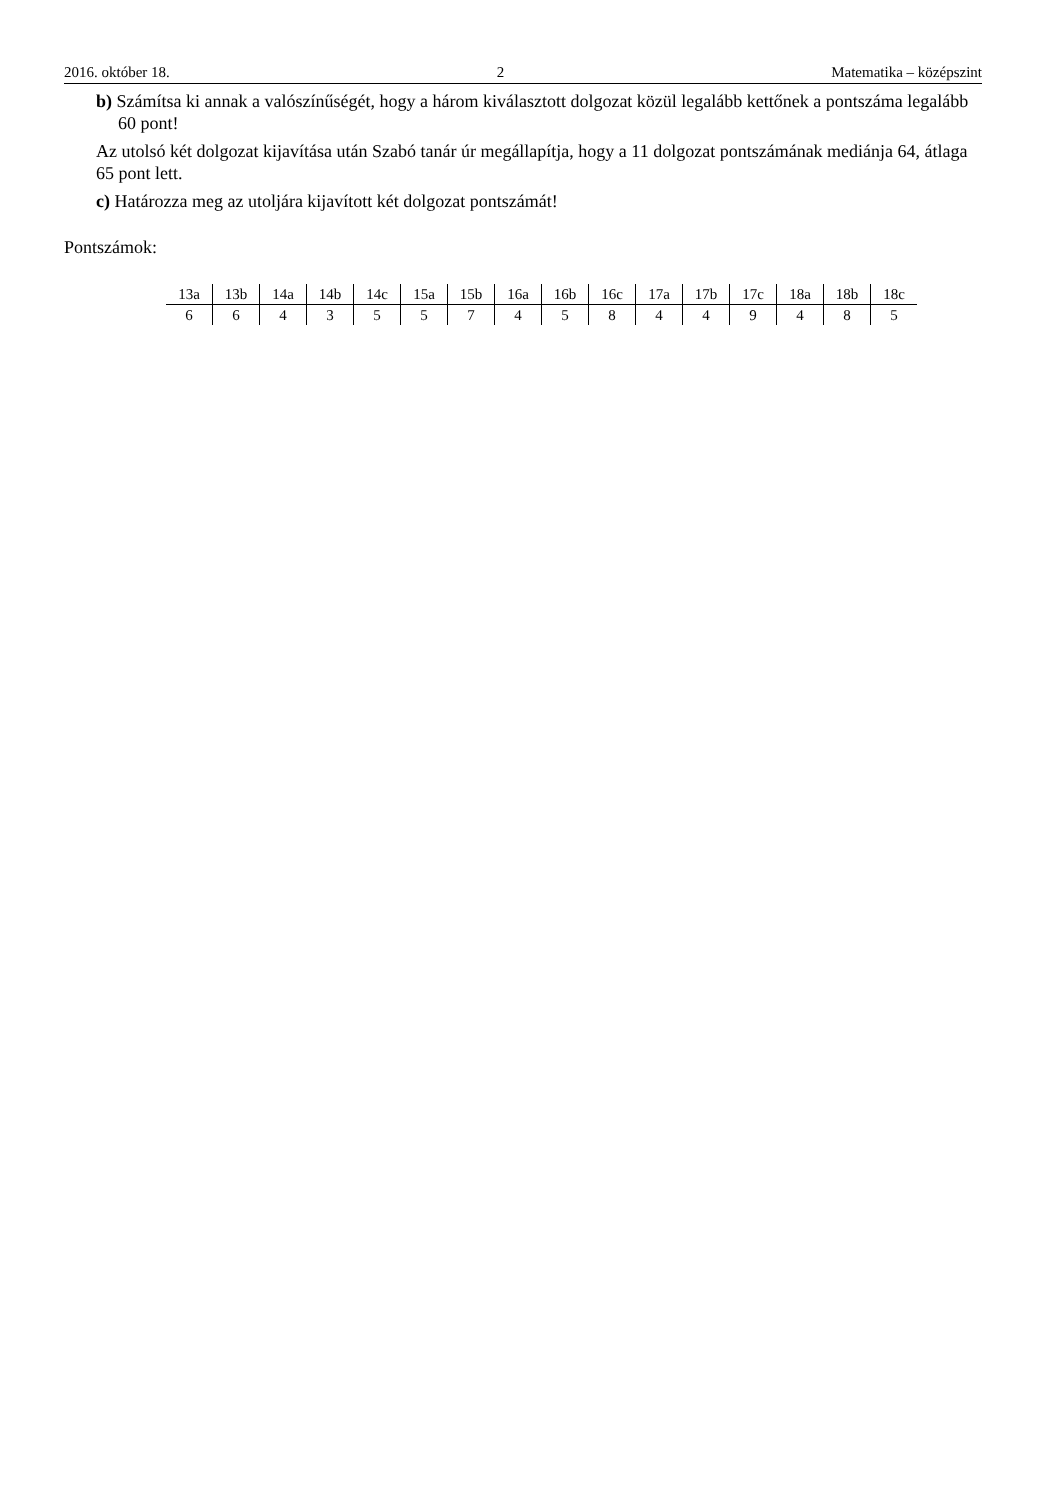2016. október 18. 2 Matematika – középszint
b) Számítsa ki annak a valószínűségét, hogy a három kiválasztott dolgozat közül legalább kettőnek a pontszáma legalább 60 pont!
Az utolsó két dolgozat kijavítása után Szabó tanár úr megállapítja, hogy a 11 dolgozat pontszámának mediánja 64, átlaga 65 pont lett.
c) Határozza meg az utoljára kijavított két dolgozat pontszámát!
Pontszámok:
| 13a | 13b | 14a | 14b | 14c | 15a | 15b | 16a | 16b | 16c | 17a | 17b | 17c | 18a | 18b | 18c |
| 6 | 6 | 4 | 3 | 5 | 5 | 7 | 4 | 5 | 8 | 4 | 4 | 9 | 4 | 8 | 5 |